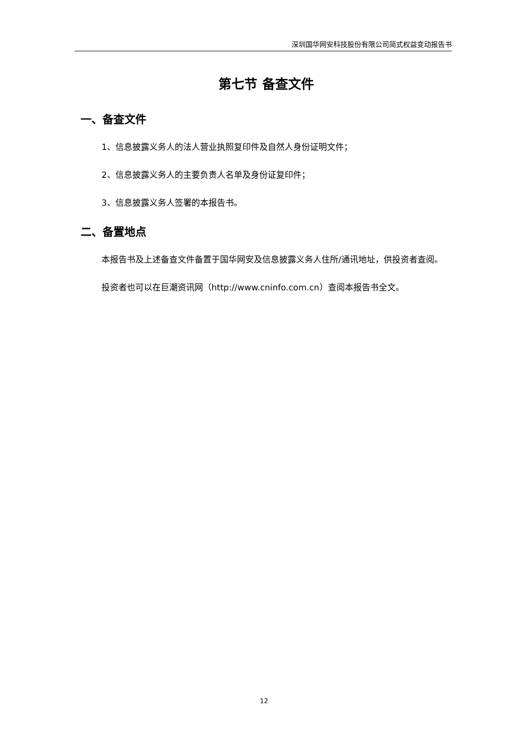深圳国华网安科技股份有限公司简式权益变动报告书
第七节 备查文件
一、备查文件
1、信息披露义务人的法人营业执照复印件及自然人身份证明文件；
2、信息披露义务人的主要负责人名单及身份证复印件；
3、信息披露义务人签署的本报告书。
二、备置地点
本报告书及上述备查文件备置于国华网安及信息披露义务人住所/通讯地址，供投资者查阅。
投资者也可以在巨潮资讯网（http://www.cninfo.com.cn）查阅本报告书全文。
12